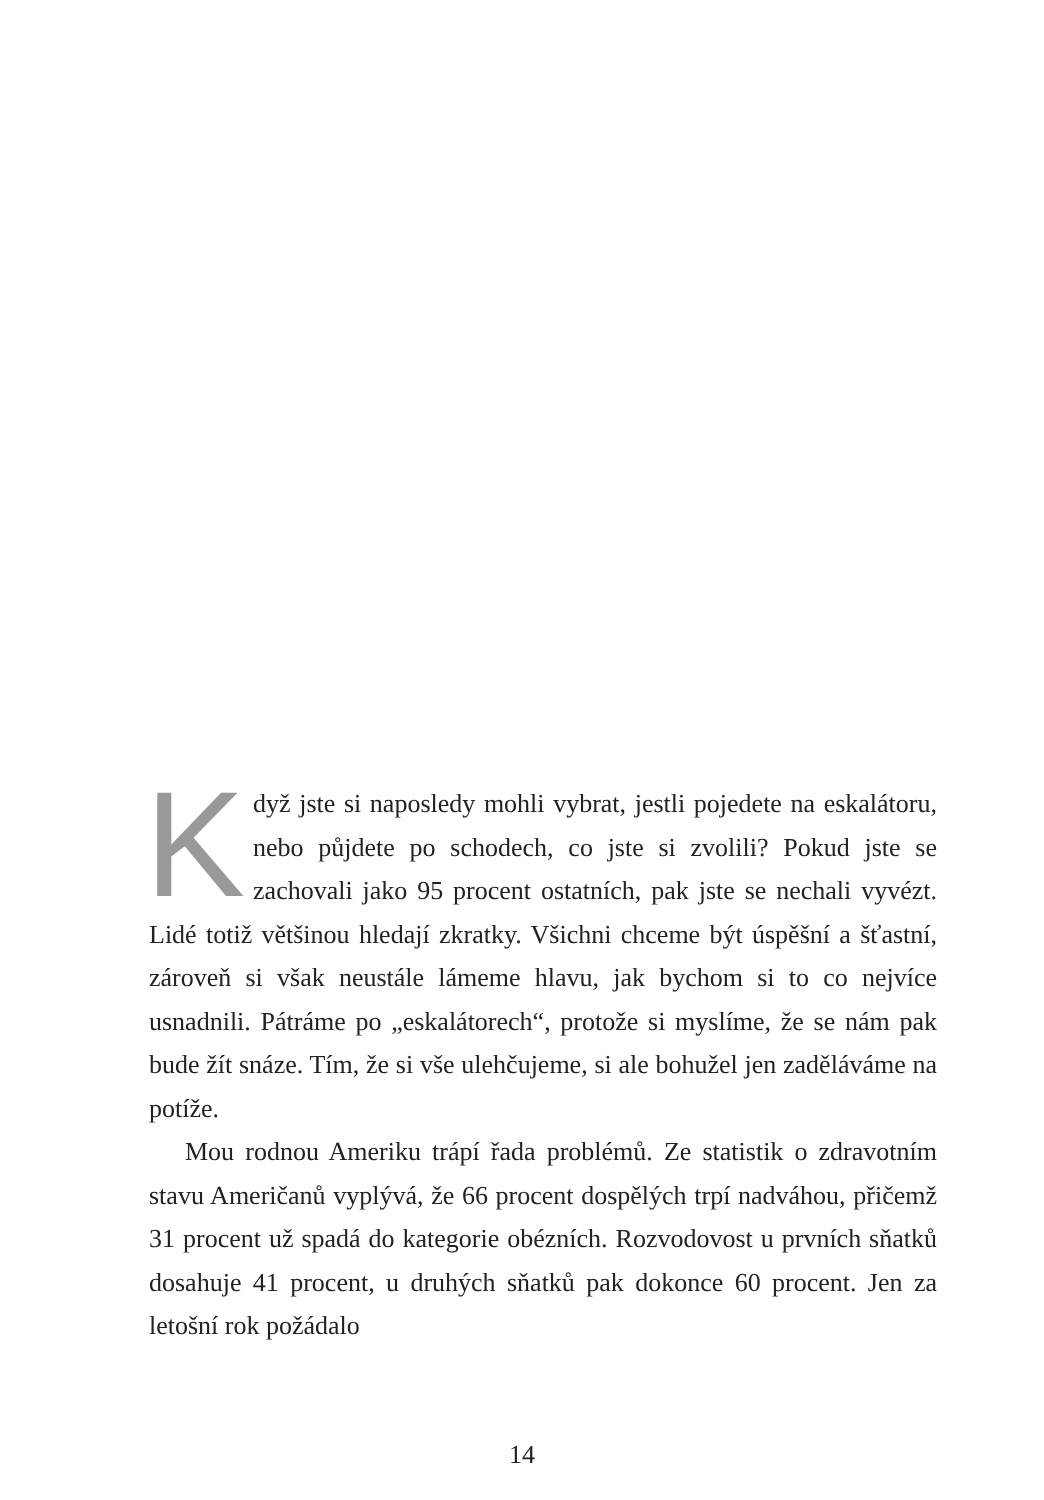Když jste si naposledy mohli vybrat, jestli pojedete na eskalátoru, nebo půjdete po schodech, co jste si zvolili? Pokud jste se zachovali jako 95 procent ostatních, pak jste se nechali vyvézt. Lidé totiž většinou hledají zkratky. Všichni chceme být úspěšní a šťastní, zároveň si však neustále lámeme hlavu, jak bychom si to co nejvíce usnadnili. Pátráme po „eskalátorech“, protože si myslíme, že se nám pak bude žít snáze. Tím, že si vše ulehčujeme, si ale bohužel jen zaděláváme na potíže.
Mou rodnou Ameriku trápí řada problémů. Ze statistik o zdravotním stavu Američanů vyplývá, že 66 procent dospělých trpí nadváhou, přičemž 31 procent už spadá do kategorie obézních. Rozvodovost u prvních sňatků dosahuje 41 procent, u druhých sňatků pak dokonce 60 procent. Jen za letošní rok požádalo
14